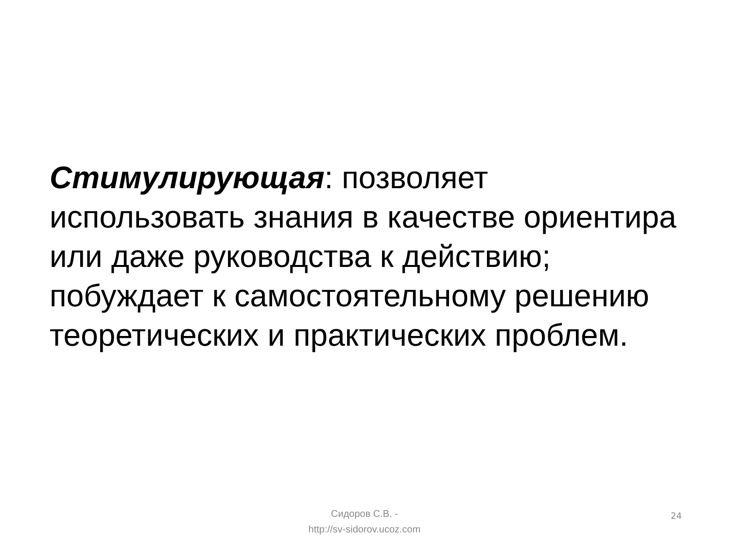Стимулирующая: позволяет использовать знания в качестве ориентира или даже руководства к действию; побуждает к самостоятельному решению теоретических и практических проблем.
Сидоров С.В. -
http://sv-sidorov.ucoz.com
24